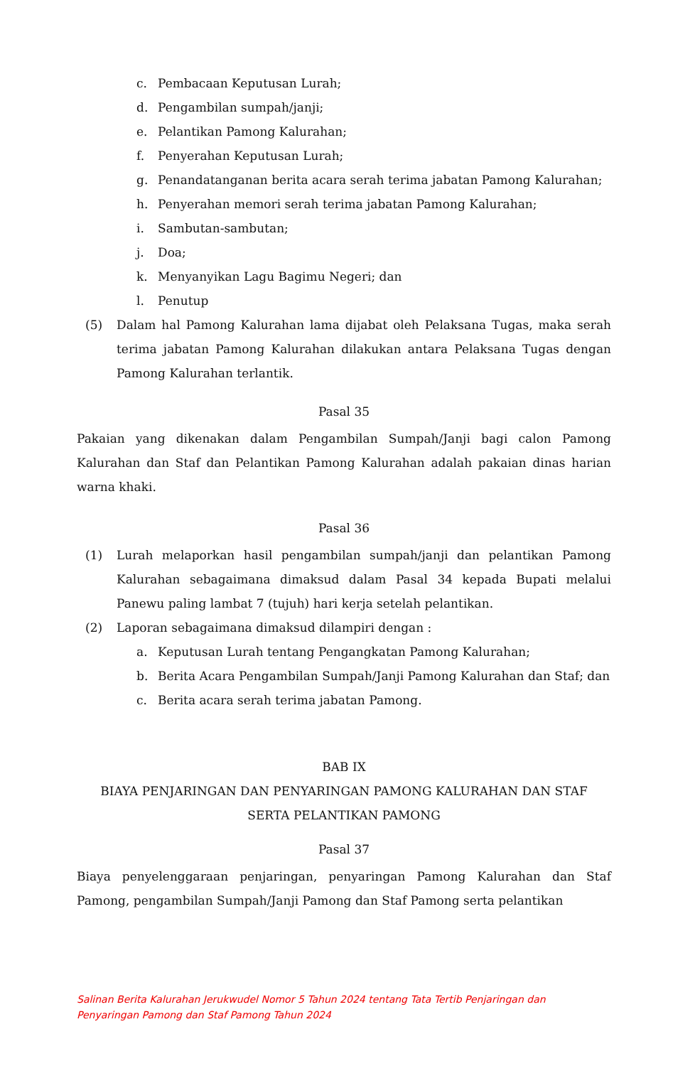c. Pembacaan Keputusan Lurah;
d. Pengambilan sumpah/janji;
e. Pelantikan Pamong Kalurahan;
f. Penyerahan Keputusan Lurah;
g. Penandatanganan berita acara serah terima jabatan Pamong Kalurahan;
h. Penyerahan memori serah terima jabatan Pamong Kalurahan;
i. Sambutan-sambutan;
j. Doa;
k. Menyanyikan Lagu Bagimu Negeri; dan
l. Penutup
(5) Dalam hal Pamong Kalurahan lama dijabat oleh Pelaksana Tugas, maka serah terima jabatan Pamong Kalurahan dilakukan antara Pelaksana Tugas dengan Pamong Kalurahan terlantik.
Pasal 35
Pakaian yang dikenakan dalam Pengambilan Sumpah/Janji bagi calon Pamong Kalurahan dan Staf dan Pelantikan Pamong Kalurahan adalah pakaian dinas harian warna khaki.
Pasal 36
(1) Lurah melaporkan hasil pengambilan sumpah/janji dan pelantikan Pamong Kalurahan sebagaimana dimaksud dalam Pasal 34 kepada Bupati melalui Panewu paling lambat 7 (tujuh) hari kerja setelah pelantikan.
(2) Laporan sebagaimana dimaksud dilampiri dengan :
a. Keputusan Lurah tentang Pengangkatan Pamong Kalurahan;
b. Berita Acara Pengambilan Sumpah/Janji Pamong Kalurahan dan Staf; dan
c. Berita acara serah terima jabatan Pamong.
BAB IX
BIAYA PENJARINGAN DAN PENYARINGAN PAMONG KALURAHAN DAN STAF
SERTA PELANTIKAN PAMONG
Pasal 37
Biaya penyelenggaraan penjaringan, penyaringan Pamong Kalurahan dan Staf Pamong, pengambilan Sumpah/Janji Pamong dan Staf Pamong serta pelantikan
Salinan Berita Kalurahan Jerukwudel Nomor 5 Tahun 2024 tentang Tata Tertib Penjaringan dan
Penyaringan Pamong dan Staf Pamong Tahun 2024